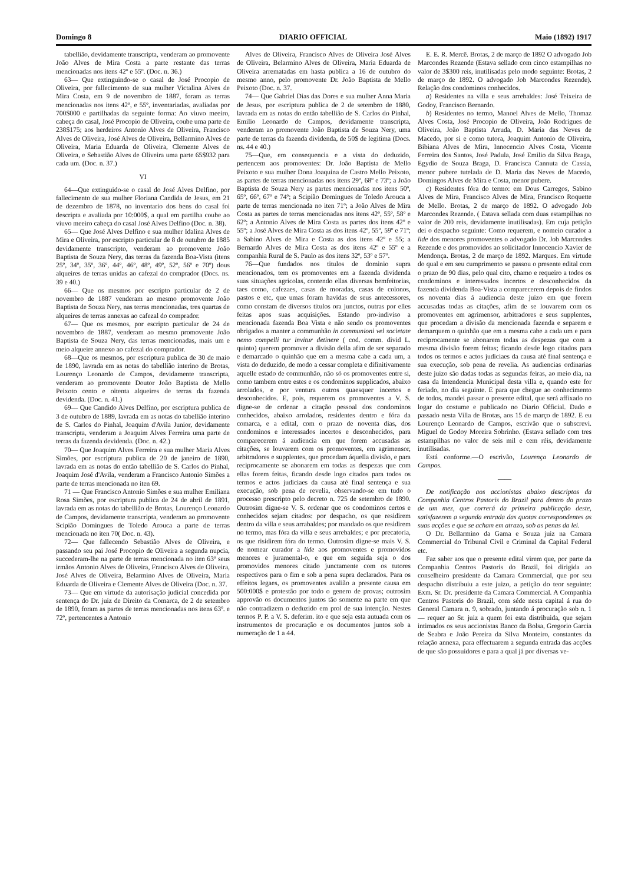Domingo 8 DIARIO OFFICIAL Maio (1892) 1917
tabellião, devidamente transcripta, venderam ao promovente João Alves de Mira Costa a parte restante das terras mencionadas nos itens 42º e 55º. (Doc. n. 36.)
63— Que extinguindo-se o casal de José Procopio de Oliveira, por fallecimento de sua mulher Victalina Alves de Mira Costa, em 9 de novembro de 1887, foram as terras mencionadas nos itens 42º, e 55º, inventariadas, avaliadas por 700$000 e partilhadas da seguinte forma: Ao viuvo meeiro, cabeça do casal, José Procopio de Oliveira, coube uma parte de 238$175; aos herdeiros Antonio Alves de Oliveira, Francisco Alves de Oliveira, José Alves de Oliveira, Bellarmino Alves de Oliveira, Maria Eduarda de Oliveira, Clemente Alves de Oliveira, e Sebastião Alves de Oliveira uma parte 65$932 para cada um. (Doc. n. 37.)
VI
64—Que extinguido-se o casal do José Alves Delfino, por fallecimento de sua mulher Floriana Candida de Jesus, em 21 de dezembro de 1878, no inventario dos bens do casal foi descripta e avaliada por 10:000$, a qual em partilha coube ao viuvo meeiro cabeça do casal José Alves Delfino (Doc. n. 38).
65— Que José Alves Delfino e sua mulher Idalina Alves de Mira e Oliveira, por escripto particular de 8 de outubro de 1885 devidamente transcripto, venderam ao promovente João Baptista de Souza Nery, das terras da fazenda Boa-Vista (itens 25º, 34º, 35º, 36º, 44º, 46º, 48º, 49º, 52º, 56º e 70º) dous alqueires de terras unidas ao cafezal do comprador (Docs. ns. 39 e 40.)
66— Que os mesmos por escripto particular de 2 de novembro de 1887 venderam ao mesmo promovente João Baptista de Souza Nery, nas terras mencionadas, tres quartas de alqueires de terras annexas ao cafezal do comprador.
67— Que os mesmos, por escripto particular de 24 de novembro de 1887, venderam ao mesmo promovente João Baptista de Souza Nery, das terras mencionadas, mais um e meio alqueire annexo ao cafezal do comprador.
68—Que os mesmos, por escriptura publica de 30 de maio de 1890, lavrada em as notas do tabellião interino de Brotas, Lourenço Leonardo de Campos, devidamente transcripta, venderam ao promovente Doutor João Baptista de Mello Peixoto cento e oitenta alqueires de terras da fazenda devidenda. (Doc. n. 41.)
69— Que Candido Alves Delfino, por escriptura publica de 3 de outubro de 1889, lavrada em as notas do tabellião interino de S. Carlos do Pinhal, Joaquim d'Avila Junior, devidamente transcripta, venderam a Joaquim Alves Ferreira uma parte de terras da fazenda devidenda. (Doc. n. 42.)
70— Que Joaquim Alves Ferreira e sua mulher Maria Alves Simões, por escriptura publica de 20 de janeiro de 1890, lavrada em as notas do então tabellião de S. Carlos do Pinhal, Joaquim José d'Avila, venderam a Francisco Antonio Simões a parte de terras mencionada no iten 69.
71 — Que Francisco Antonio Simões e sua mulher Emiliana Rosa Simões, por escriptura publica de 24 de abril de 1891, lavrada em as notas do tabellião de Brotas, Lourenço Leonardo de Campos, devidamente transcripta, venderam ao promovente Scipião Domingues de Toledo Arouca a parte de terras mencionada no iten 70( Doc. n. 43).
72— Que fallecendo Sebastião Alves de Oliveira, e passando seu pai José Procopio de Oliveira a segunda nupcia, succederam-lhe na parte de terras mencionada no iten 63º seus irmãos Antonio Alves de Oliveira, Francisco Alves de Oliveira, José Alves de Oliveira, Belarmino Alves de Oliveira, Maria Eduarda de Oliveira e Clemente Alves de Oliveira (Doc. n. 37.
73— Que em virtude da autorisação judicial concedida por sentença do Dr. juiz de Direito da Comarca, de 2 de setembro de 1890, foram as partes de terras mencionadas nos itens 63º. e 72º, pertencentes a Antonio
Alves de Oliveira, Francisco Alves de Oliveira José Alves de Oliveira, Belarmino Alves de Oliveira, Maria Eduarda de Oliveira arrematadas em hasta publica a 16 de outubro do mesmo anno, pelo promovente Dr. João Baptista de Mello Peixoto (Doc. n. 37.
74— Que Gabriel Dias das Dores e sua mulher Anna Maria de Jesus, por escriptura publica de 2 de setembro de 1880, lavrada em as notas do então tabellião de S. Carlos do Pinhal, Emilio Leonardo de Campos, devidamente transcripta, venderam ao promovente João Baptista de Souza Nery, uma parte de terras da fazenda dividenda, de 50$ de legitima (Docs. ns. 44 e 40.)
75—Que, em consequencia e a vista do deduzido, pertencem aos promoventes: Dr. João Baptista de Mello Peixoto e sua mulher Dona Joaquina de Castro Mello Peixoto, as partes de terras mencionadas nos itens 29º, 68º e 73º; a João Baptista de Souza Nery as partes mencionadas nos itens 50º, 65º, 66º, 67º e 74º; a Scipião Domingues de Toledo Arouca a parte de terras mencionada no iten 71º; a João Alves de Mira Costa as partes de terras mencionadas nos itens 42º, 55º, 58º e 62º; a Antonio Alves de Mira Costa as partes dos itens 42º e 55º; a José Alves de Mira Costa as dos itens 42º, 55º, 59º e 71º; a Sabino Alves de Mira e Costa as dos itens 42º e 55; a Bernardo Alves de Mira Costa as dos itens 42º e 55º e a companhia Rural de S. Paulo as dos itens 32º, 53º e 57º.
76—Que fundados nos titulos de dominio supra mencionados, tem os promoventes em a fazenda dividenda suas situações agricolas, contendo ellas diversas bemfeitorias, taes como, cafezaes, casas de moradas, casas de colonos, pastos e etc, que umas foram havidas de seus antecessores, como constam de diversos titulos ora junctos, outras por elles feitas apos suas acquisições. Estando pro-indiviso a mencionada fazenda Boa Vista e não sendo os promoventes obrigados a manter a communhão in communioni vel societate nemo compelli tur invitur detinere ( cod. comm. divid L. quinto) querem promover a divisão della afim de ser separado e demarcado o quinhão que em a mesma cabe a cada um, a vista do deduzido, de modo a cessar completa e difinitivamente aquelle estado de communhão, não só os promoventes entre si, como tambem entre estes e os condominos supplicados, abaixo arrolados, e por ventura outros quaesquer incertos e desconhecidos. E, pois, requerem os promoventes a V. S. digne-se de ordenar a citação pessoal dos condominos conhecidos, abaixo arrolados, residentes dentro e fóra da comarca, e a edital, com o prazo de noventa dias, dos condominos e interessados incertos e desconhecidos, para comparecerem á audiencia em que forem accusadas as citações, se louvarem com os promoventes, em agrimensor, arbitradores e supplentes, que procedam áquella divisão, e para reciprocamente se abonarem em todas as despezas que com ellas forem feitas, ficando desde logo citados para todos os termos e actos judiciaes da causa até final sentença e sua execução, sob pena de revelia, observando-se em tudo o processo prescripto pelo decreto n. 725 de setembro de 1890. Outrosim digne-se V. S. ordenar que os condominos certos e conhecidos sejam citados: por despacho, os que residirem dentro da villa e seus arrabaldes; por mandado os que residirem no termo, mas fóra da villa e seus arrebaldes; e por precatoria, os que risidirem fóra do termo. Outrosim digne-se mais V. S. de nomear curador a lide aos promoventes e promovidos menores e juramental-o, e que em seguida seja o dos promovidos menores citado junctamente com os tutores respectivos para o fim e sob a pena supra declarados. Para os effeitos legaes, os promoventes avalião a presente causa em 500:000$ e protestão por todo o genero de provas; outrosim approvão os documentos juntos tão somente na parte em que não contradizem o deduzido em prol de sua intenção. Nestes termos P. P. a V. S. deferim. ito e que seja esta autuada com os instrumentos de procuração e os documentos juntos sob a numeração de 1 a 44.
E. E. R. Mercê. Brotas, 2 de março de 1892 O advogado Job Marcondes Rezende (Estava sellado com cinco estampilhas no valor de 3$300 reis, inutilisadas pelo modo seguinte: Brotas, 2 de março de 1892. O advogado Job Marcondes Rezende). Relação dos condominos conhecidos.
a) Residentes na villa e seus arrebaldes: José Teixeira de Godoy, Francisco Bernardo.
b) Residentes no termo, Manoel Alves de Mello, Thomaz Alves Costa, José Procopio de Oliveira, João Rodrigues de Oliveira, João Baptista Arruda, D. Maria das Neves de Macedo, por si e como tutora, Joaquim Antonio de Oliveira, Bibiana Alves de Mira, Innocencio Alves Costa, Vicente Ferreira dos Santos, José Padula, José Emilio da Silva Braga, Egydio de Souza Braga, D. Francisca Cannuta de Cassia, menor pubere tutelada de D. Maria das Neves de Macedo, Domingos Alves de Mira e Costa, menor pubere.
c) Residentes fóra do termo: em Dous Carregos, Sabino Alves de Mira, Francisco Alves de Mira, Francisco Roquette de Mello. Brotas, 2 de março de 1892. O advogado Job Marcondes Rezende. ( Estava sellada com duas estampilhas no valor de 200 reis, devidamente inutilisadas). Em cuja petição dei o despacho seguinte: Como requerem, e nomeio curador a lide dos menores promoventes o advogado Dr. Job Marcondes Rezende e dos promovidos ao solicitador Innocencio Xavier de Mendonça. Brotas, 2 de março de 1892. Marques. Em virtude do qual e em seu cumprimento se passou o presente edital com o prazo de 90 dias, pelo qual cito, chamo e requeiro a todos os condominos e interessados incertos e desconhecidos da fazenda dividenda Boa-Vista a comparecerem depois de findos os noventa dias á audiencia deste juizo em que forem accusadas todas as citações, afim de se louvarem com os promoventes em agrimensor, arbitradores e seus supplentes, que procedam a divisão da mencionada fazenda e separem e demarquem o quinhão que em a mesma cabe a cada um e para reciprocamente se abonarem todas as despezas que com a mesma divisão forem feitas; ficando desde logo citados para todos os termos e actos judiciaes da causa até final sentença e sua execução, sob pena de revelia. As audiencias ordinarias deste juizo são dadas todas as segundas feiras, ao meio dia, na casa da Intendencia Municipal desta villa e, quando este for feriado, no dia seguinte. E para que chegue ao conhecimento de todos, mandei passar o presente edital, que será affixado no logar do costume e publicado no Diario Official. Dado e passado nesta Villa de Brotas, aos 15 de março de 1892. E eu Lourenço Leonardo de Campos, escrivão que o subscrevi. Miguel de Godoy Moreira Sobrinho. (Estava sellado com tres estampilhas no valor de seis mil e cem réis, devidamente inutilisadas.
Está conforme.—O escrivão, Lourenço Leonardo de Campos.
——
De notificação aos accionistas abaixo descriptos da Companhia Centros Pastoris do Brazil para dentro do prazo de um mez, que correrá da primeira publicação deste, satisfazerem a segunda entrada das quotas correspondentes as suas acções e que se acham em atrazo, sob as penas da lei.
O Dr. Bellarmino da Gama e Souza juiz na Camara Commercial do Tribunal Civil e Criminal da Capital Federal etc.
Faz saber aos que o presente edital virem que, por parte da Companhia Centros Pastoris do Brazil, foi dirigida ao conselheiro presidente da Camara Commercial, que por seu despacho distribuiu a este juizo, a petição do teor seguinte: Exm. Sr. Dr. presidente da Camara Commercial. A Companhia Centros Pastoris do Brazil, com séde nesta capital á rua do General Camara n. 9, sobrado, juntando á procuração sob n. 1 — requer ao Sr. juiz a quem foi esta distribuida, que sejam intimados os seus accionistas Banco da Bolsa, Gregorio Garcia de Seabra e João Pereira da Silva Monteiro, constantes da relação annexa, para effectuarem a segunda entrada das acções de que são possuidores e para a qual já por diversas ve-